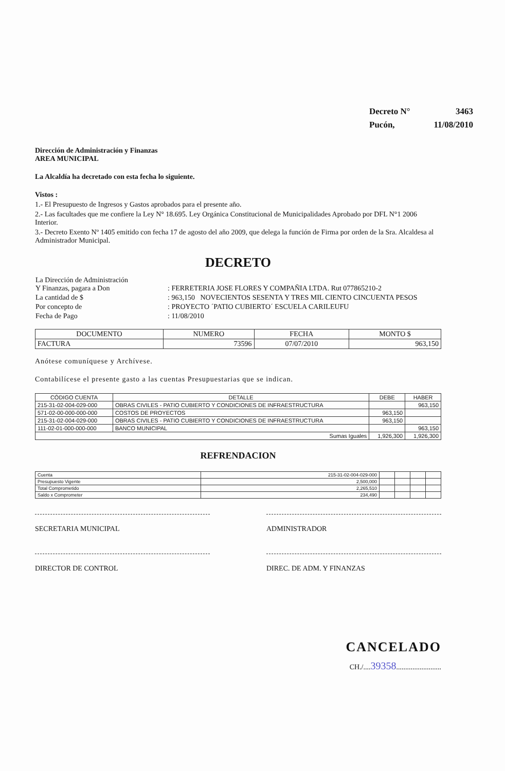| Decreto N° | 3463 |
| Pucón, | 11/08/2010 |
Dirección de Administración y Finanzas
AREA MUNICIPAL
La Alcaldía ha decretado con esta fecha lo siguiente.
Vistos :
1.- El Presupuesto de Ingresos y Gastos aprobados para el presente año.
2.- Las facultades que me confiere la Ley N° 18.695. Ley Orgánica Constitucional de Municipalidades Aprobado por DFL N°1 2006 Interior.
3.- Decreto Exento Nº 1405 emitido con fecha 17 de agosto del año 2009, que delega la función de Firma por orden de la Sra. Alcaldesa al Administrador Municipal.
DECRETO
| La Dirección de Administración Y Finanzas, pagara a Don | : FERRETERIA JOSE FLORES Y COMPAÑIA LTDA. Rut 077865210-2 |
| La cantidad de $ | : 963,150 NOVECIENTOS SESENTA Y TRES MIL CIENTO CINCUENTA PESOS |
| Por concepto de | : PROYECTO ´PATIO CUBIERTO´ ESCUELA CARILEUFU |
| Fecha de Pago | : 11/08/2010 |
| DOCUMENTO | NUMERO | FECHA | MONTO $ |
| --- | --- | --- | --- |
| FACTURA | 73596 | 07/07/2010 | 963,150 |
Anótese comuníquese y Archívese.
Contabilícese el presente gasto a las cuentas Presupuestarias que se indican.
| CÓDIGO CUENTA | DETALLE | DEBE | HABER |
| --- | --- | --- | --- |
| 215-31-02-004-029-000 | OBRAS CIVILES - PATIO CUBIERTO Y CONDICIONES DE INFRAESTRUCTURA | | 963,150 |
| 571-02-00-000-000-000 | COSTOS DE PROYECTOS | 963,150 | |
| 215-31-02-004-029-000 | OBRAS CIVILES - PATIO CUBIERTO Y CONDICIONES DE INFRAESTRUCTURA | 963,150 | |
| 111-02-01-000-000-000 | BANCO MUNICIPAL | | 963,150 |
| Sumas Iguales | | 1,926,300 | 1,926,300 |
REFRENDACION
| Cuenta | 215-31-02-004-029-000 | | | | |
| Presupuesto Vigente | 2,500,000 | | | | |
| Total Comprometido | 2,265,510 | | | | |
| Saldo x Comprometer | 234,490 | | | | |
SECRETARIA MUNICIPAL ADMINISTRADOR
DIRECTOR DE CONTROL DIREC. DE ADM. Y FINANZAS
CANCELADO
CH./....39358.........................